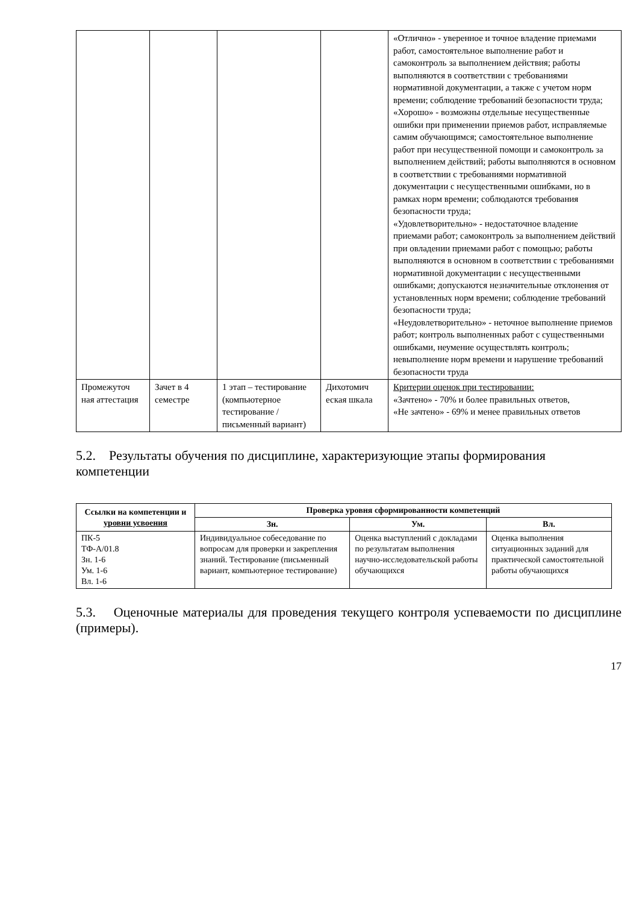| | | | | «Отлично» - уверенное и точное владение приемами работ, самостоятельное выполнение работ и самоконтроль за выполнением действия; работы выполняются в соответствии с требованиями нормативной документации, а также с учетом норм времени; соблюдение требований безопасности труда; «Хорошо» - возможны отдельные несущественные ошибки при применении приемов работ, исправляемые самим обучающимся; самостоятельное выполнение работ при несущественной помощи и самоконтроль за выполнением действий; работы выполняются в основном в соответствии с требованиями нормативной документации с несущественными ошибками, но в рамках норм времени; соблюдаются требования безопасности труда; «Удовлетворительно» - недостаточное владение приемами работ; самоконтроль за выполнением действий при овладении приемами работ с помощью; работы выполняются в основном в соответствии с требованиями нормативной документации с несущественными ошибками; допускаются незначительные отклонения от установленных норм времени; соблюдение требований безопасности труда; «Неудовлетворительно» - неточное выполнение приемов работ; контроль выполненных работ с существенными ошибками, неумение осуществлять контроль; невыполнение норм времени и нарушение требований безопасности труда |
| Промежуточ ная аттестация | Зачет в 4 семестре | 1 этап – тестирование (компьютерное тестирование / письменный вариант) | Дихотомич еская шкала | Критерии оценок при тестировании: «Зачтено» - 70% и более правильных ответов, «Не зачтено» - 69% и менее правильных ответов |
5.2. Результаты обучения по дисциплине, характеризующие этапы формирования компетенции
| Ссылки на компетенции и уровни усвоения | Проверка уровня сформированности компетенций | | |
| --- | --- | --- | --- |
| | Зн. | Ум. | Вл. |
| ПК-5 ТФ-А/01.8 Зн. 1-6 Ум. 1-6 Вл. 1-6 | Индивидуальное собеседование по вопросам для проверки и закрепления знаний. Тестирование (письменный вариант, компьютерное тестирование) | Оценка выступлений с докладами по результатам выполнения научно-исследовательской работы обучающихся | Оценка выполнения ситуационных заданий для практической самостоятельной работы обучающихся |
5.3. Оценочные материалы для проведения текущего контроля успеваемости по дисциплине (примеры).
17